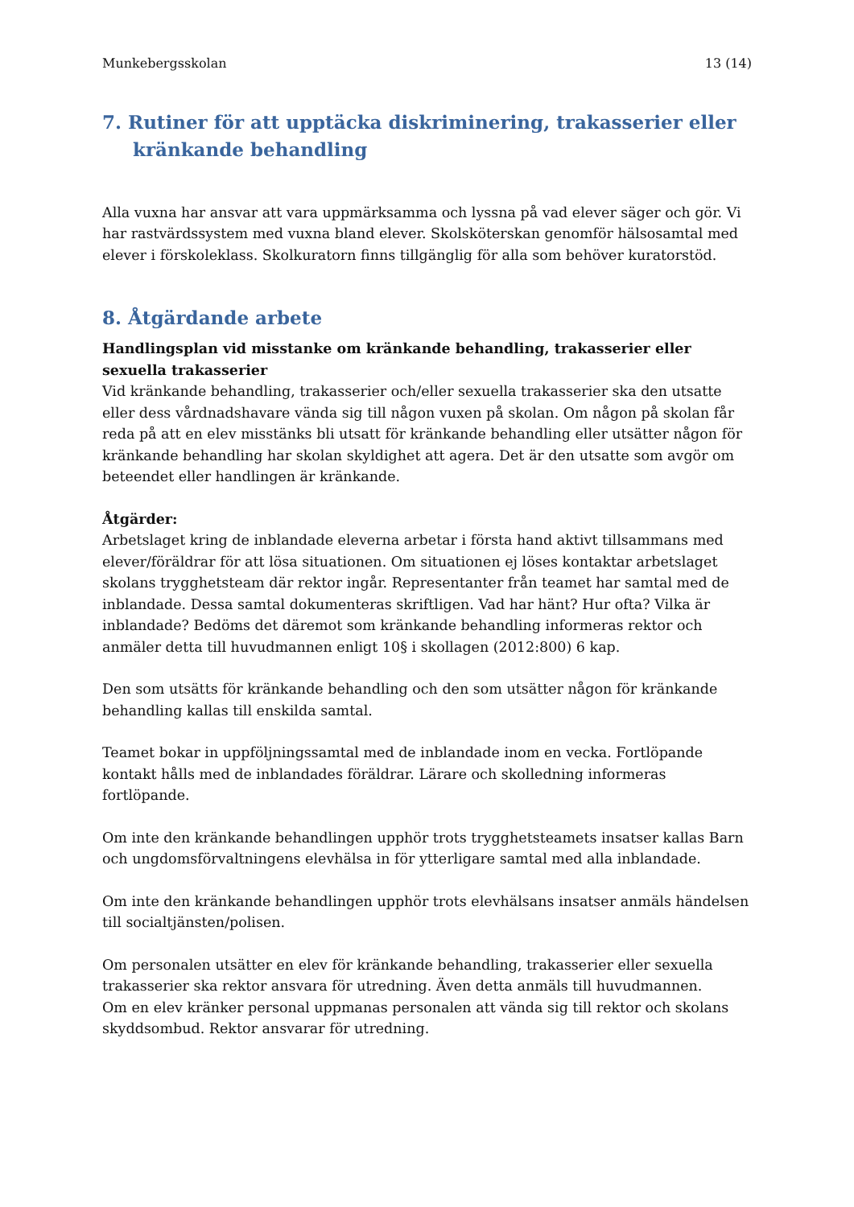Munkebergsskolan 13 (14)
7. Rutiner för att upptäcka diskriminering, trakasserier eller
kränkande behandling
Alla vuxna har ansvar att vara uppmärksamma och lyssna på vad elever säger och gör. Vi har rastvärdssystem med vuxna bland elever. Skolsköterskan genomför hälsosamtal med elever i förskoleklass. Skolkuratorn finns tillgänglig för alla som behöver kuratorstöd.
8. Åtgärdande arbete
Handlingsplan vid misstanke om kränkande behandling, trakasserier eller sexuella trakasserier
Vid kränkande behandling, trakasserier och/eller sexuella trakasserier ska den utsatte eller dess vårdnadshavare vända sig till någon vuxen på skolan. Om någon på skolan får reda på att en elev misstänks bli utsatt för kränkande behandling eller utsätter någon för kränkande behandling har skolan skyldighet att agera. Det är den utsatte som avgör om beteendet eller handlingen är kränkande.
Åtgärder:
Arbetslaget kring de inblandade eleverna arbetar i första hand aktivt tillsammans med elever/föräldrar för att lösa situationen. Om situationen ej löses kontaktar arbetslaget skolans trygghetsteam där rektor ingår. Representanter från teamet har samtal med de inblandade. Dessa samtal dokumenteras skriftligen. Vad har hänt? Hur ofta? Vilka är inblandade? Bedöms det däremot som kränkande behandling informeras rektor och anmäler detta till huvudmannen enligt 10§ i skollagen (2012:800) 6 kap.
Den som utsätts för kränkande behandling och den som utsätter någon för kränkande behandling kallas till enskilda samtal.
Teamet bokar in uppföljningssamtal med de inblandade inom en vecka. Fortlöpande kontakt hålls med de inblandades föräldrar. Lärare och skolledning informeras fortlöpande.
Om inte den kränkande behandlingen upphör trots trygghetsteamets insatser kallas Barn och ungdomsförvaltningens elevhälsa in för ytterligare samtal med alla inblandade.
Om inte den kränkande behandlingen upphör trots elevhälsans insatser anmäls händelsen till socialtjänsten/polisen.
Om personalen utsätter en elev för kränkande behandling, trakasserier eller sexuella trakasserier ska rektor ansvara för utredning. Även detta anmäls till huvudmannen.
Om en elev kränker personal uppmanas personalen att vända sig till rektor och skolans skyddsombud. Rektor ansvarar för utredning.